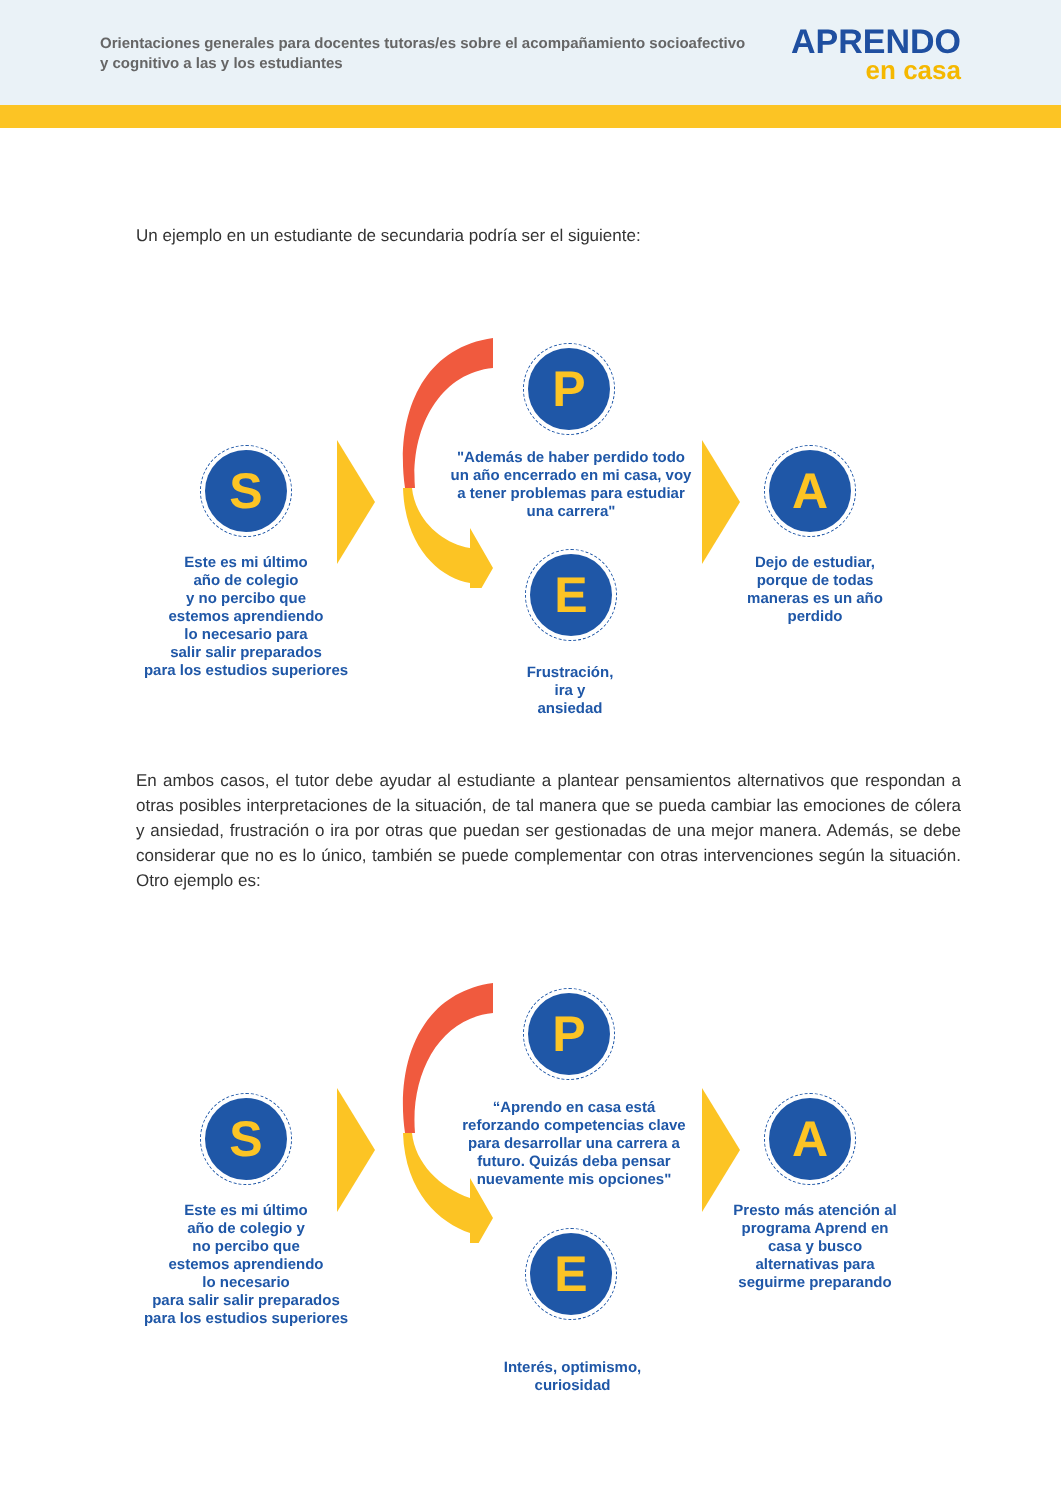Orientaciones generales para docentes tutoras/es sobre el acompañamiento socioafectivo y cognitivo a las y los estudiantes
APRENDO
en casa
Un ejemplo en un estudiante de secundaria podría ser el siguiente:
S
P
A
E
Este es mi último
año de colegio
y no percibo que
estemos aprendiendo
lo necesario para
salir salir preparados
para los estudios superiores
"Además de haber perdido todo un año encerrado en mi casa, voy a tener problemas para estudiar una carrera"
Dejo de estudiar,
porque de todas
maneras es un año
perdido
Frustración,
ira y
ansiedad
En ambos casos, el tutor debe ayudar al estudiante a plantear pensamientos alternativos que respondan a otras posibles interpretaciones de la situación, de tal manera que se pueda cambiar las emociones de cólera y ansiedad, frustración o ira por otras que puedan ser gestionadas de una mejor manera. Además, se debe considerar que no es lo único, también se puede complementar con otras intervenciones según la situación. Otro ejemplo es:
S
P
A
E
Este es mi último
año de colegio y
no percibo que
estemos aprendiendo
lo necesario
para salir salir preparados
para los estudios superiores
“Aprendo en casa está reforzando competencias clave para desarrollar una carrera a futuro. Quizás deba pensar nuevamente mis opciones"
Presto más atención al programa Aprend en casa y busco alternativas para seguirme preparando
Interés, optimismo,
curiosidad